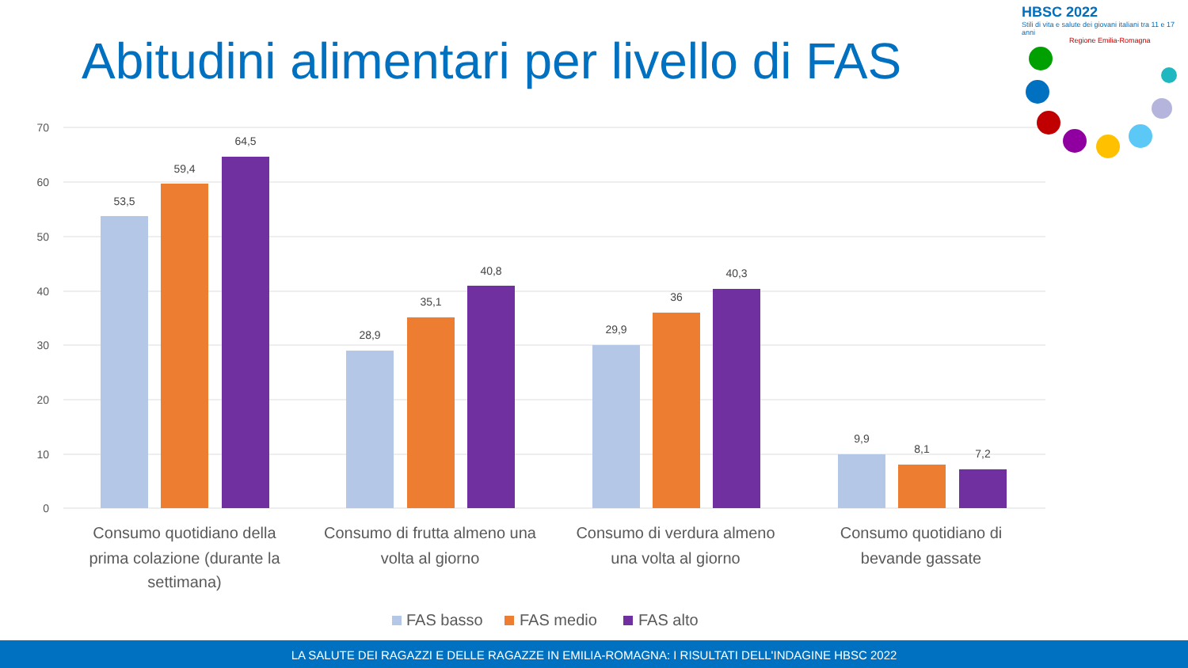Abitudini alimentari per livello di FAS
HBSC 2022
Stili di vita e salute dei giovani italiani tra 11 e 17 anni
Regione Emilia-Romagna
70
60
50
40
30
20
10
0
53,5
59,4
64,5
28,9
35,1
40,8
29,9
36
40,3
9,9
8,1
7,2
Consumo quotidiano della
prima colazione (durante la
settimana)
Consumo di frutta almeno una
volta al giorno
Consumo di verdura almeno
una volta al giorno
Consumo quotidiano di
bevande gassate
FAS basso
FAS medio
FAS alto
LA SALUTE DEI RAGAZZI E DELLE RAGAZZE IN EMILIA-ROMAGNA: I RISULTATI DELL'INDAGINE HBSC 2022